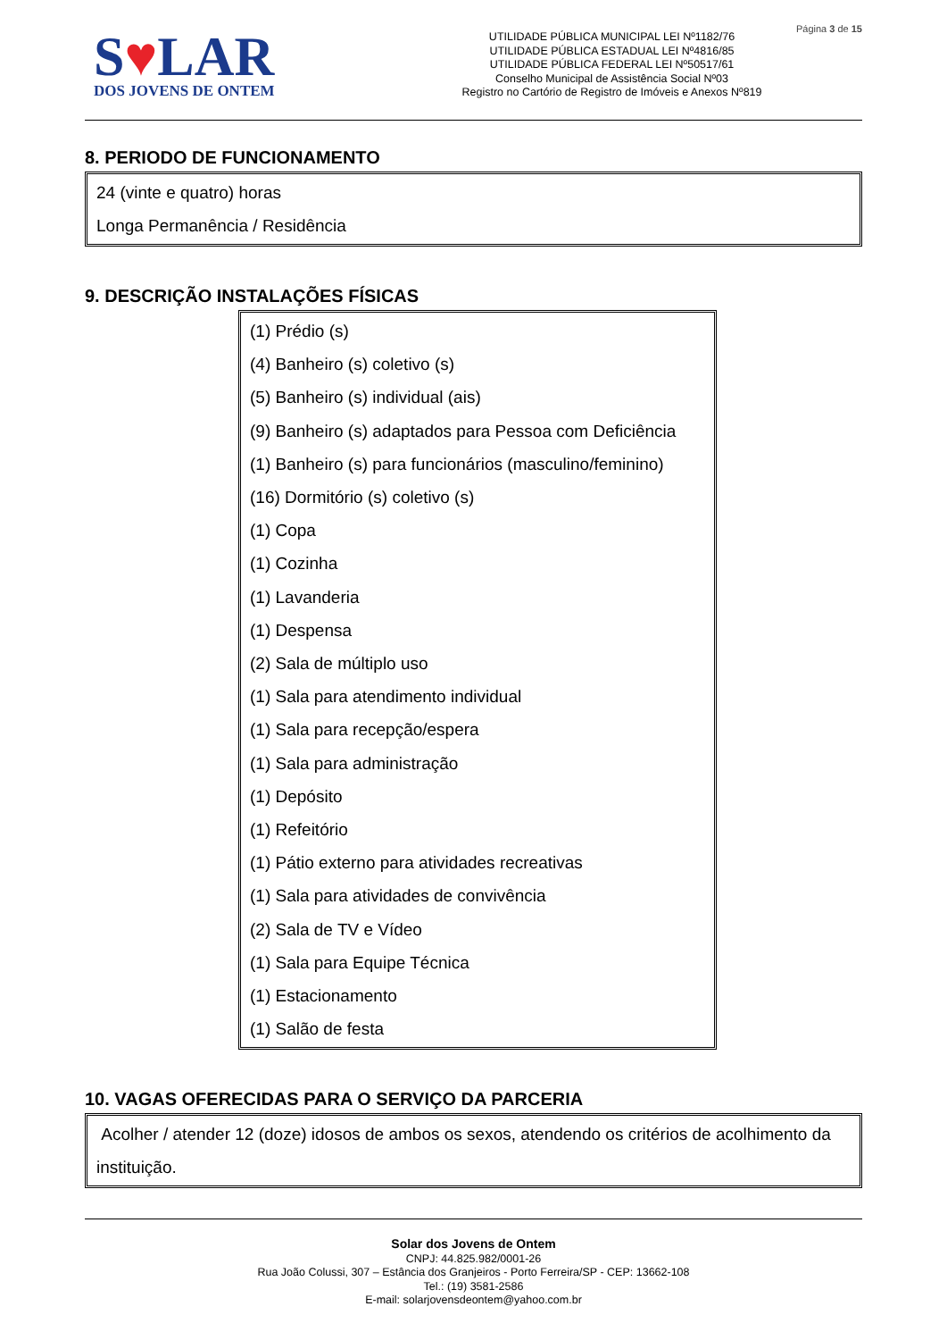Página 3 de 15
S♥LAR
DOS JOVENS DE ONTEM
UTILIDADE PÚBLICA MUNICIPAL LEI Nº1182/76
UTILIDADE PÚBLICA ESTADUAL LEI Nº4816/85
UTILIDADE PÚBLICA FEDERAL LEI Nº50517/61
Conselho Municipal de Assistência Social Nº03
Registro no Cartório de Registro de Imóveis e Anexos Nº819
8. PERIODO DE FUNCIONAMENTO
24 (vinte e quatro) horas
Longa Permanência / Residência
9. DESCRIÇÃO INSTALAÇÕES FÍSICAS
(1) Prédio (s)
(4) Banheiro (s) coletivo (s)
(5) Banheiro (s) individual (ais)
(9) Banheiro (s) adaptados para Pessoa com Deficiência
(1) Banheiro (s) para funcionários (masculino/feminino)
(16) Dormitório (s) coletivo (s)
(1) Copa
(1) Cozinha
(1) Lavanderia
(1) Despensa
(2) Sala de múltiplo uso
(1) Sala para atendimento individual
(1) Sala para recepção/espera
(1) Sala para administração
(1) Depósito
(1) Refeitório
(1) Pátio externo para atividades recreativas
(1) Sala para atividades de convivência
(2) Sala de TV e Vídeo
(1) Sala para Equipe Técnica
(1) Estacionamento
(1) Salão de festa
10. VAGAS OFERECIDAS PARA O SERVIÇO DA PARCERIA
Acolher / atender 12 (doze) idosos de ambos os sexos, atendendo os critérios de acolhimento da instituição.
Solar dos Jovens de Ontem
CNPJ: 44.825.982/0001-26
Rua João Colussi, 307 – Estância dos Granjeiros - Porto Ferreira/SP - CEP: 13662-108
Tel.: (19) 3581-2586
E-mail: solarjovensdeontem@yahoo.com.br